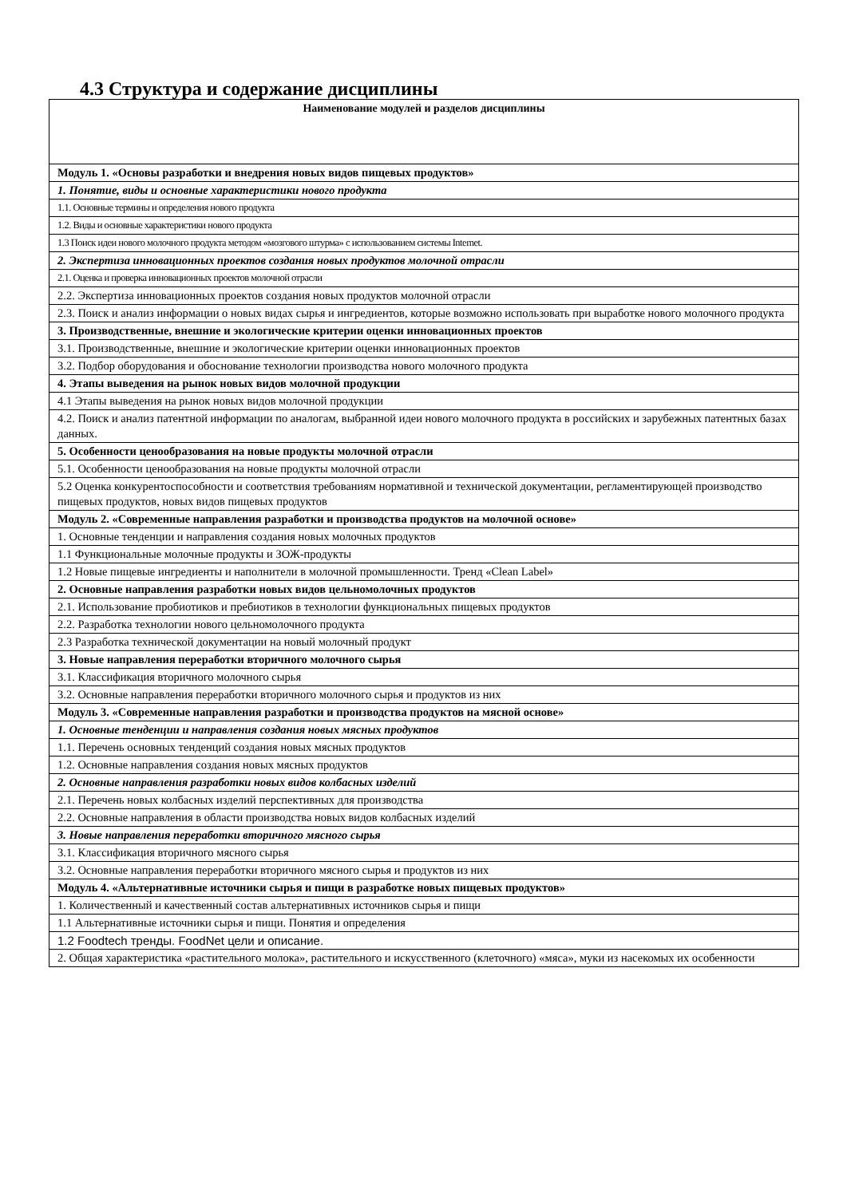4.3 Структура и содержание дисциплины
| Наименование модулей и разделов дисциплины |
| --- |
| Модуль 1. «Основы разработки и внедрения новых видов пищевых продуктов» |
| 1. Понятие, виды и основные характеристики нового продукта |
| 1.1. Основные термины и определения нового продукта |
| 1.2. Виды и основные характеристики нового продукта |
| 1.3 Поиск идеи нового молочного продукта методом «мозгового штурма» с использованием системы Internet. |
| 2. Экспертиза инновационных проектов создания новых продуктов молочной отрасли |
| 2.1. Оценка и проверка инновационных проектов молочной отрасли |
| 2.2. Экспертиза инновационных проектов создания новых продуктов молочной отрасли |
| 2.3. Поиск и анализ информации о новых видах сырья и ингредиентов, которые возможно использовать при выработке нового молочного продукта |
| 3. Производственные, внешние и экологические критерии оценки инновационных проектов |
| 3.1. Производственные, внешние и экологические критерии оценки инновационных проектов |
| 3.2. Подбор оборудования и обоснование технологии производства нового молочного продукта |
| 4. Этапы выведения на рынок новых видов молочной продукции |
| 4.1 Этапы выведения на рынок новых видов молочной продукции |
| 4.2. Поиск и анализ патентной информации по аналогам, выбранной идеи нового молочного продукта в российских и зарубежных патентных базах данных. |
| 5. Особенности ценообразования на новые продукты молочной отрасли |
| 5.1. Особенности ценообразования на новые продукты молочной отрасли |
| 5.2 Оценка конкурентоспособности и соответствия требованиям нормативной и технической документации, регламентирующей производство пищевых продуктов, новых видов пищевых продуктов |
| Модуль 2. «Современные направления разработки и производства продуктов на молочной основе» |
| 1. Основные тенденции и направления создания новых молочных продуктов |
| 1.1 Функциональные молочные продукты и ЗОЖ-продукты |
| 1.2 Новые пищевые ингредиенты и наполнители в молочной промышленности. Тренд «Clean Label» |
| 2. Основные направления разработки новых видов цельномолочных продуктов |
| 2.1. Использование пробиотиков и пребиотиков в технологии функциональных пищевых продуктов |
| 2.2. Разработка технологии нового цельномолочного продукта |
| 2.3 Разработка технической документации на новый молочный продукт |
| 3. Новые направления переработки вторичного молочного сырья |
| 3.1. Классификация вторичного молочного сырья |
| 3.2. Основные направления переработки вторичного молочного сырья и продуктов из них |
| Модуль 3. «Современные направления разработки и производства продуктов на мясной основе» |
| 1. Основные тенденции и направления создания новых мясных продуктов |
| 1.1. Перечень основных тенденций создания новых мясных продуктов |
| 1.2. Основные направления создания новых мясных продуктов |
| 2. Основные направления разработки новых видов колбасных изделий |
| 2.1. Перечень новых колбасных изделий перспективных для производства |
| 2.2. Основные направления в области производства новых видов колбасных изделий |
| 3. Новые направления переработки вторичного мясного сырья |
| 3.1. Классификация вторичного мясного сырья |
| 3.2. Основные направления переработки вторичного мясного сырья и продуктов из них |
| Модуль 4. «Альтернативные источники сырья и пищи в разработке новых пищевых продуктов» |
| 1. Количественный и качественный состав альтернативных источников сырья и пищи |
| 1.1 Альтернативные источники сырья и пищи. Понятия и определения |
| 1.2 Foodtech тренды. FoodNet цели и описание. |
| 2. Общая характеристика «растительного молока», растительного и искусственного (клеточного) «мяса», муки из насекомых их особенности |